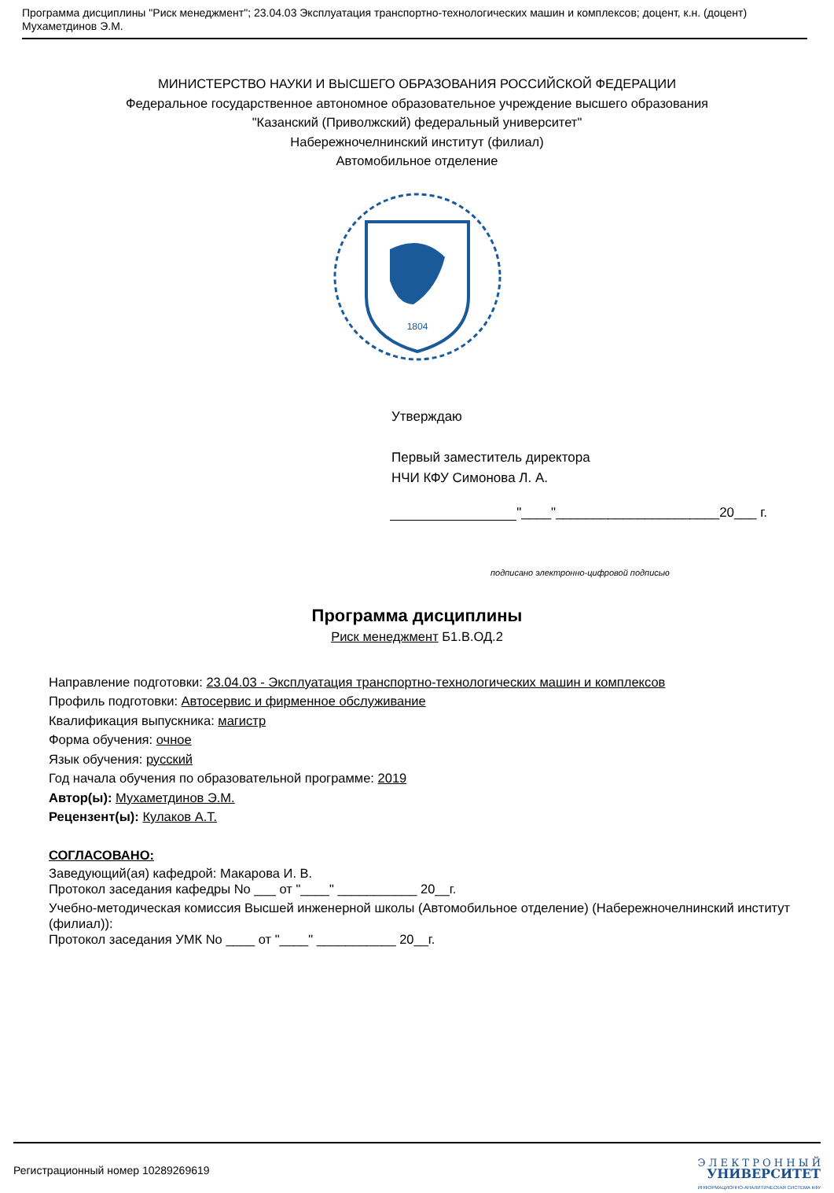Программа дисциплины "Риск менеджмент"; 23.04.03 Эксплуатация транспортно-технологических машин и комплексов; доцент, к.н. (доцент) Мухаметдинов Э.М.
МИНИСТЕРСТВО НАУКИ И ВЫСШЕГО ОБРАЗОВАНИЯ РОССИЙСКОЙ ФЕДЕРАЦИИ
Федеральное государственное автономное образовательное учреждение высшего образования
"Казанский (Приволжский) федеральный университет"
Набережночелнинский институт (филиал)
Автомобильное отделение
1804
Утверждаю
Первый заместитель директора
НЧИ КФУ Симонова Л. А.
"____"______________________20___ г.
подписано электронно-цифровой подписью
Программа дисциплины
Риск менеджмент Б1.В.ОД.2
Направление подготовки: 23.04.03 - Эксплуатация транспортно-технологических машин и комплексов
Профиль подготовки: Автосервис и фирменное обслуживание
Квалификация выпускника: магистр
Форма обучения: очное
Язык обучения: русский
Год начала обучения по образовательной программе: 2019
Автор(ы): Мухаметдинов Э.М.
Рецензент(ы): Кулаков А.Т.
СОГЛАСОВАНО:
Заведующий(ая) кафедрой: Макарова И. В.
Протокол заседания кафедры No ___ от "____" ___________ 20__г.
Учебно-методическая комиссия Высшей инженерной школы (Автомобильное отделение) (Набережночелнинский институт (филиал)):
Протокол заседания УМК No ____ от "____" ___________ 20__г.
Регистрационный номер 10289269619
Э Л Е К Т Р О Н Н Ы Й
УНИВЕРСИТЕТ
ИНФОРМАЦИОННО-АНАЛИТИЧЕСКАЯ СИСТЕМА КФУ